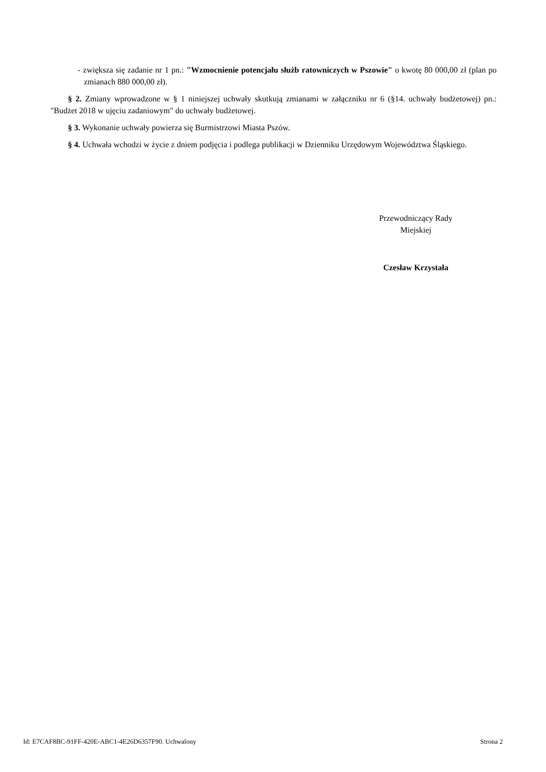- zwiększa się zadanie nr 1 pn.: "Wzmocnienie potencjału służb ratowniczych w Pszowie" o kwotę 80 000,00 zł (plan po zmianach 880 000,00 zł).
§ 2. Zmiany wprowadzone w § 1 niniejszej uchwały skutkują zmianami w załączniku nr 6 (§14. uchwały budżetowej) pn.: "Budżet 2018 w ujęciu zadaniowym" do uchwały budżetowej.
§ 3. Wykonanie uchwały powierza się Burmistrzowi Miasta Pszów.
§ 4. Uchwała wchodzi w życie z dniem podjęcia i podlega publikacji w Dzienniku Urzędowym Województwa Śląskiego.
Przewodniczący Rady
Miejskiej
Czesław Krzystała
Id: E7CAF8BC-91FF-420E-ABC1-4E26D6357F90. Uchwalony Strona 2